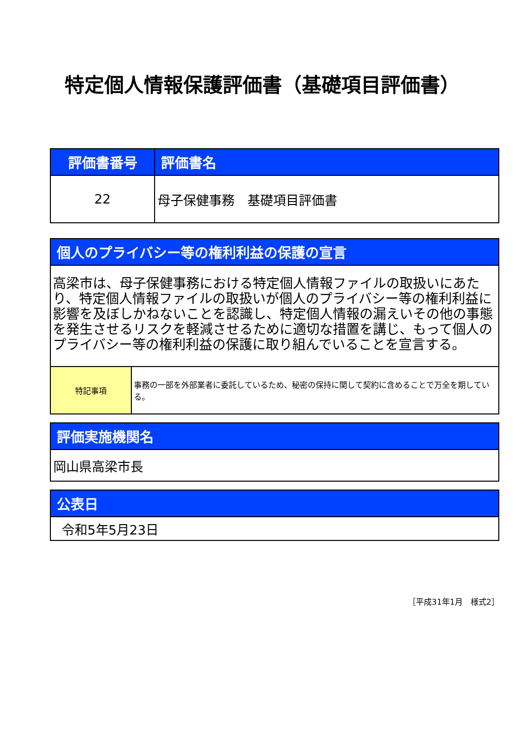特定個人情報保護評価書（基礎項目評価書）
| 評価書番号 | 評価書名 |
| --- | --- |
| 22 | 母子保健事務 基礎項目評価書 |
| 個人のプライバシー等の権利利益の保護の宣言 | |
| --- | --- |
| 高梁市は、母子保健事務における特定個人情報ファイルの取扱いにあたり、特定個人情報ファイルの取扱いが個人のプライバシー等の権利利益に影響を及ぼしかねないことを認識し、特定個人情報の漏えいその他の事態を発生させるリスクを軽減させるために適切な措置を講じ、もって個人のプライバシー等の権利利益の保護に取り組んでいることを宣言する。 | |
| 特記事項 | 事務の一部を外部業者に委託しているため、秘密の保持に関して契約に含めることで万全を期している。 |
| 評価実施機関名 |
| --- |
| 岡山県高梁市長 |
| 公表日 |
| --- |
| 令和5年5月23日 |
［平成31年1月　様式2］